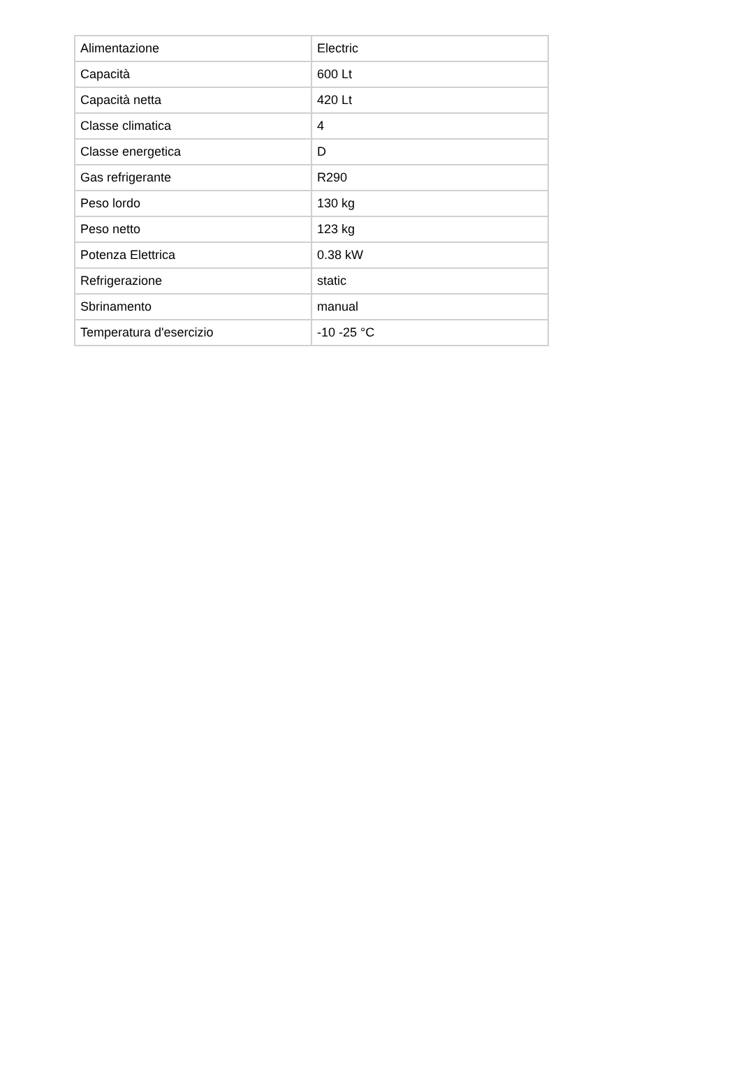| Alimentazione | Electric |
| Capacità | 600 Lt |
| Capacità netta | 420 Lt |
| Classe climatica | 4 |
| Classe energetica | D |
| Gas refrigerante | R290 |
| Peso lordo | 130 kg |
| Peso netto | 123 kg |
| Potenza Elettrica | 0.38 kW |
| Refrigerazione | static |
| Sbrinamento | manual |
| Temperatura d'esercizio | -10 -25 °C |